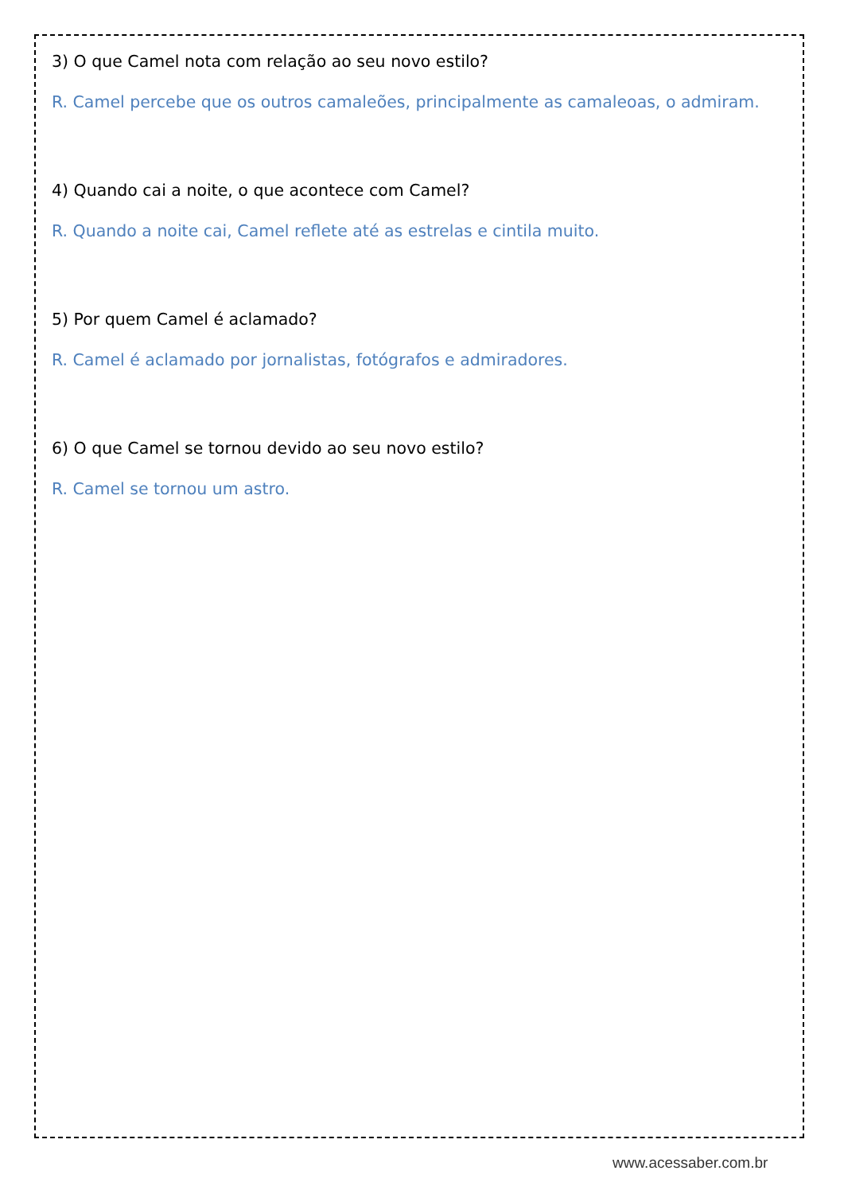3) O que Camel nota com relação ao seu novo estilo?
R. Camel percebe que os outros camaleões, principalmente as camaleoas, o admiram.
4) Quando cai a noite, o que acontece com Camel?
R. Quando a noite cai, Camel reflete até as estrelas e cintila muito.
5) Por quem Camel é aclamado?
R. Camel é aclamado por jornalistas, fotógrafos e admiradores.
6) O que Camel se tornou devido ao seu novo estilo?
R. Camel se tornou um astro.
www.acessaber.com.br